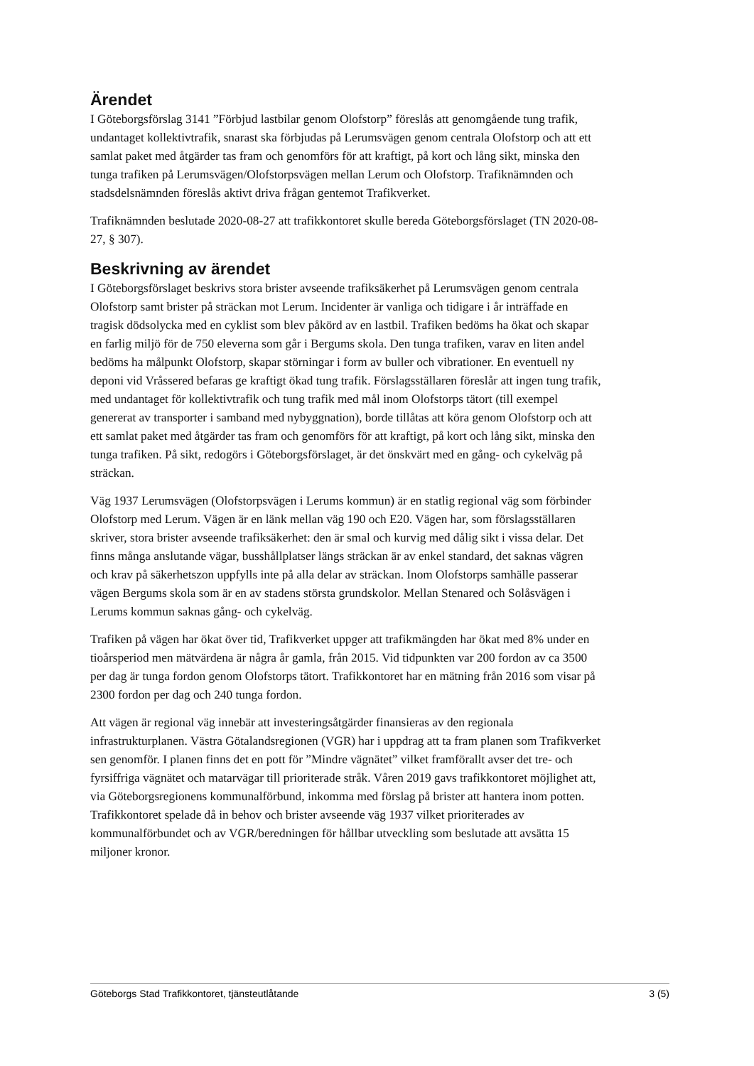Ärendet
I Göteborgsförslag 3141 ”Förbjud lastbilar genom Olofstorp” föreslås att genomgående tung trafik, undantaget kollektivtrafik, snarast ska förbjudas på Lerumsvägen genom centrala Olofstorp och att ett samlat paket med åtgärder tas fram och genomförs för att kraftigt, på kort och lång sikt, minska den tunga trafiken på Lerumsvägen/Olofstorpsvägen mellan Lerum och Olofstorp. Trafiknämnden och stadsdelsnämnden föreslås aktivt driva frågan gentemot Trafikverket.
Trafiknämnden beslutade 2020-08-27 att trafikkontoret skulle bereda Göteborgsförslaget (TN 2020-08-27, § 307).
Beskrivning av ärendet
I Göteborgsförslaget beskrivs stora brister avseende trafiksäkerhet på Lerumsvägen genom centrala Olofstorp samt brister på sträckan mot Lerum. Incidenter är vanliga och tidigare i år inträffade en tragisk dödsolycka med en cyklist som blev påkörd av en lastbil. Trafiken bedöms ha ökat och skapar en farlig miljö för de 750 eleverna som går i Bergums skola. Den tunga trafiken, varav en liten andel bedöms ha målpunkt Olofstorp, skapar störningar i form av buller och vibrationer. En eventuell ny deponi vid Vråssered befaras ge kraftigt ökad tung trafik. Förslagsställaren föreslår att ingen tung trafik, med undantaget för kollektivtrafik och tung trafik med mål inom Olofstorps tätort (till exempel genererat av transporter i samband med nybyggnation), borde tillåtas att köra genom Olofstorp och att ett samlat paket med åtgärder tas fram och genomförs för att kraftigt, på kort och lång sikt, minska den tunga trafiken. På sikt, redogörs i Göteborgsförslaget, är det önskvärt med en gång- och cykelväg på sträckan.
Väg 1937 Lerumsvägen (Olofstorpsvägen i Lerums kommun) är en statlig regional väg som förbinder Olofstorp med Lerum. Vägen är en länk mellan väg 190 och E20. Vägen har, som förslagsställaren skriver, stora brister avseende trafiksäkerhet: den är smal och kurvig med dålig sikt i vissa delar. Det finns många anslutande vägar, busshållplatser längs sträckan är av enkel standard, det saknas vägren och krav på säkerhetszon uppfylls inte på alla delar av sträckan. Inom Olofstorps samhälle passerar vägen Bergums skola som är en av stadens största grundskolor. Mellan Stenared och Solåsvägen i Lerums kommun saknas gång- och cykelväg.
Trafiken på vägen har ökat över tid, Trafikverket uppger att trafikmängden har ökat med 8% under en tioårsperiod men mätvärdena är några år gamla, från 2015. Vid tidpunkten var 200 fordon av ca 3500 per dag är tunga fordon genom Olofstorps tätort. Trafikkontoret har en mätning från 2016 som visar på 2300 fordon per dag och 240 tunga fordon.
Att vägen är regional väg innebär att investeringsåtgärder finansieras av den regionala infrastrukturplanen. Västra Götalandsregionen (VGR) har i uppdrag att ta fram planen som Trafikverket sen genomför. I planen finns det en pott för ”Mindre vägnätet” vilket framförallt avser det tre- och fyrsiffriga vägnätet och matarvägar till prioriterade stråk. Våren 2019 gavs trafikkontoret möjlighet att, via Göteborgsregionens kommunalförbund, inkomma med förslag på brister att hantera inom potten. Trafikkontoret spelade då in behov och brister avseende väg 1937 vilket prioriterades av kommunalförbundet och av VGR/beredningen för hållbar utveckling som beslutade att avsätta 15 miljoner kronor.
Göteborgs Stad Trafikkontoret, tjänsteutlåtande 3 (5)